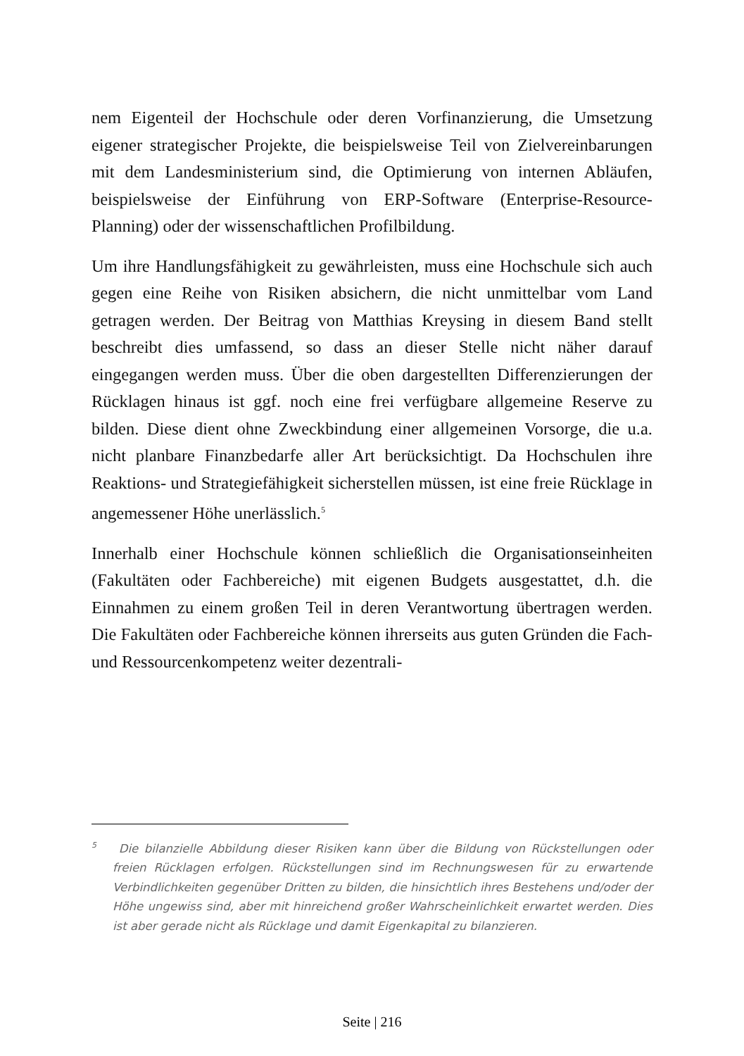nem Eigenteil der Hochschule oder deren Vorfinanzierung, die Umsetzung eigener strategischer Projekte, die beispielsweise Teil von Zielvereinbarungen mit dem Landesministerium sind, die Optimierung von internen Abläufen, beispielsweise der Einführung von ERP-Software (Enterprise-Resource-Planning) oder der wissenschaftlichen Profilbildung.
Um ihre Handlungsfähigkeit zu gewährleisten, muss eine Hochschule sich auch gegen eine Reihe von Risiken absichern, die nicht unmittelbar vom Land getragen werden. Der Beitrag von Matthias Kreysing in diesem Band stellt beschreibt dies umfassend, so dass an dieser Stelle nicht näher darauf eingegangen werden muss. Über die oben dargestellten Differenzierungen der Rücklagen hinaus ist ggf. noch eine frei verfügbare allgemeine Reserve zu bilden. Diese dient ohne Zweckbindung einer allgemeinen Vorsorge, die u.a. nicht planbare Finanzbedarfe aller Art berücksichtigt. Da Hochschulen ihre Reaktions- und Strategiefähigkeit sicherstellen müssen, ist eine freie Rücklage in angemessener Höhe unerlässlich.<sup>5</sup>
Innerhalb einer Hochschule können schließlich die Organisationseinheiten (Fakultäten oder Fachbereiche) mit eigenen Budgets ausgestattet, d.h. die Einnahmen zu einem großen Teil in deren Verantwortung übertragen werden. Die Fakultäten oder Fachbereiche können ihrerseits aus guten Gründen die Fach- und Ressourcenkompetenz weiter dezentrali-
<sup>5</sup> Die bilanzielle Abbildung dieser Risiken kann über die Bildung von Rückstellungen oder freien Rücklagen erfolgen. Rückstellungen sind im Rechnungswesen für zu erwartende Verbindlichkeiten gegenüber Dritten zu bilden, die hinsichtlich ihres Bestehens und/oder der Höhe ungewiss sind, aber mit hinreichend großer Wahrscheinlichkeit erwartet werden. Dies ist aber gerade nicht als Rücklage und damit Eigenkapital zu bilanzieren.
Seite | 216